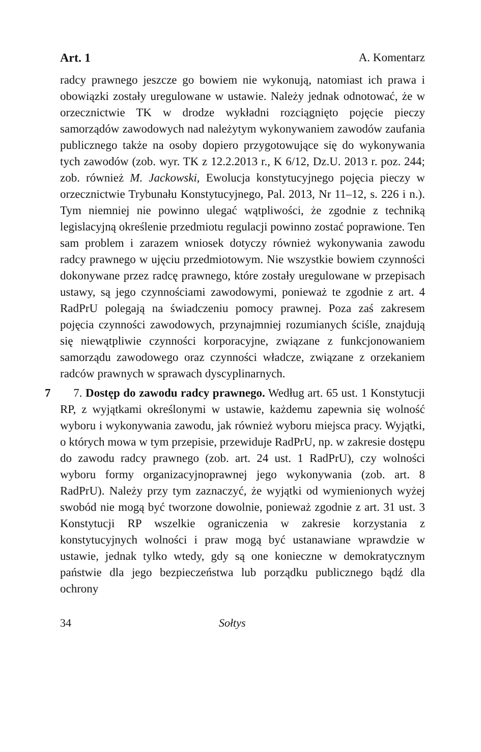Art. 1 A. Komentarz
radcy prawnego jeszcze go bowiem nie wykonują, natomiast ich prawa i obowiązki zostały uregulowane w ustawie. Należy jednak odnotować, że w orzecznictwie TK w drodze wykładni rozciągnięto pojęcie pieczy samorządów zawodowych nad należytym wykonywaniem zawodów zaufania publicznego także na osoby dopiero przygotowujące się do wykonywania tych zawodów (zob. wyr. TK z 12.2.2013 r., K 6/12, Dz.U. 2013 r. poz. 244; zob. również M. Jackowski, Ewolucja konstytucyjnego pojęcia pieczy w orzecznictwie Trybunału Konstytucyjnego, Pal. 2013, Nr 11–12, s. 226 i n.). Tym niemniej nie powinno ulegać wątpliwości, że zgodnie z techniką legislacyjną określenie przedmiotu regulacji powinno zostać poprawione. Ten sam problem i zarazem wniosek dotyczy również wykonywania zawodu radcy prawnego w ujęciu przedmiotowym. Nie wszystkie bowiem czynności dokonywane przez radcę prawnego, które zostały uregulowane w przepisach ustawy, są jego czynnościami zawodowymi, ponieważ te zgodnie z art. 4 RadPrU polegają na świadczeniu pomocy prawnej. Poza zaś zakresem pojęcia czynności zawodowych, przynajmniej rozumianych ściśle, znajdują się niewątpliwie czynności korporacyjne, związane z funkcjonowaniem samorządu zawodowego oraz czynności władcze, związane z orzekaniem radców prawnych w sprawach dyscyplinarnych.
7
7. Dostęp do zawodu radcy prawnego. Według art. 65 ust. 1 Konstytucji RP, z wyjątkami określonymi w ustawie, każdemu zapewnia się wolność wyboru i wykonywania zawodu, jak również wyboru miejsca pracy. Wyjątki, o których mowa w tym przepisie, przewiduje RadPrU, np. w zakresie dostępu do zawodu radcy prawnego (zob. art. 24 ust. 1 RadPrU), czy wolności wyboru formy organizacyjnoprawnej jego wykonywania (zob. art. 8 RadPrU). Należy przy tym zaznaczyć, że wyjątki od wymienionych wyżej swobód nie mogą być tworzone dowolnie, ponieważ zgodnie z art. 31 ust. 3 Konstytucji RP wszelkie ograniczenia w zakresie korzystania z konstytucyjnych wolności i praw mogą być ustanawiane wprawdzie w ustawie, jednak tylko wtedy, gdy są one konieczne w demokratycznym państwie dla jego bezpieczeństwa lub porządku publicznego bądź dla ochrony
34 Sołtys